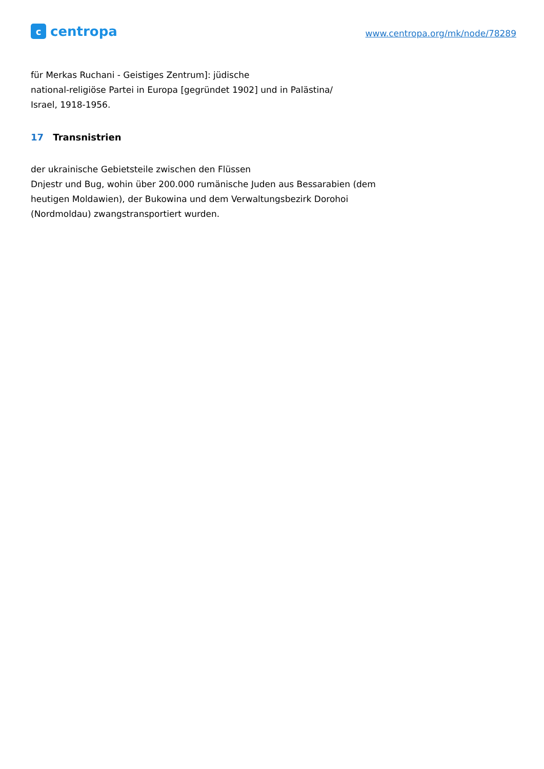ccentropa
www.centropa.org/mk/node/78289
für Merkas Ruchani - Geistiges Zentrum]: jüdische
national-religiöse Partei in Europa [gegründet 1902] und in Palästina/
Israel, 1918-1956.
17 Transnistrien
der ukrainische Gebietsteile zwischen den Flüssen
Dnjestr und Bug, wohin über 200.000 rumänische Juden aus Bessarabien (dem
heutigen Moldawien), der Bukowina und dem Verwaltungsbezirk Dorohoi
(Nordmoldau) zwangstransportiert wurden.